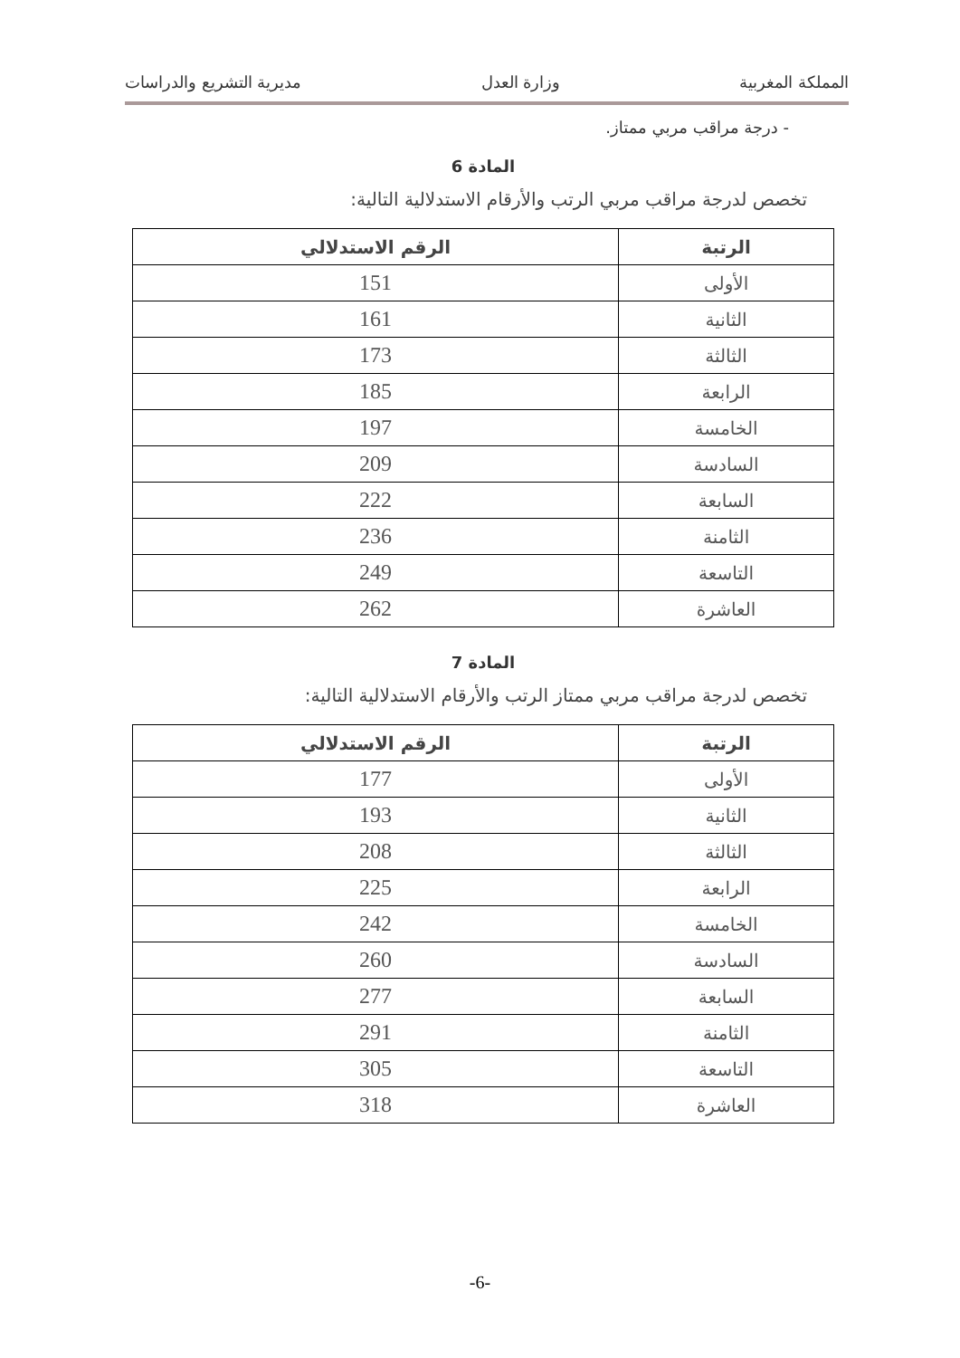المملكة المغربية وزارة العدل مديرية التشريع والدراسات
- درجة مراقب مربي ممتاز.
المادة 6
تخصص لدرجة مراقب مربي الرتب والأرقام الاستدلالية التالية:
| الرتبة | الرقم الاستدلالي |
| --- | --- |
| الأولى | 151 |
| الثانية | 161 |
| الثالثة | 173 |
| الرابعة | 185 |
| الخامسة | 197 |
| السادسة | 209 |
| السابعة | 222 |
| الثامنة | 236 |
| التاسعة | 249 |
| العاشرة | 262 |
المادة 7
تخصص لدرجة مراقب مربي ممتاز الرتب والأرقام الاستدلالية التالية:
| الرتبة | الرقم الاستدلالي |
| --- | --- |
| الأولى | 177 |
| الثانية | 193 |
| الثالثة | 208 |
| الرابعة | 225 |
| الخامسة | 242 |
| السادسة | 260 |
| السابعة | 277 |
| الثامنة | 291 |
| التاسعة | 305 |
| العاشرة | 318 |
-6-